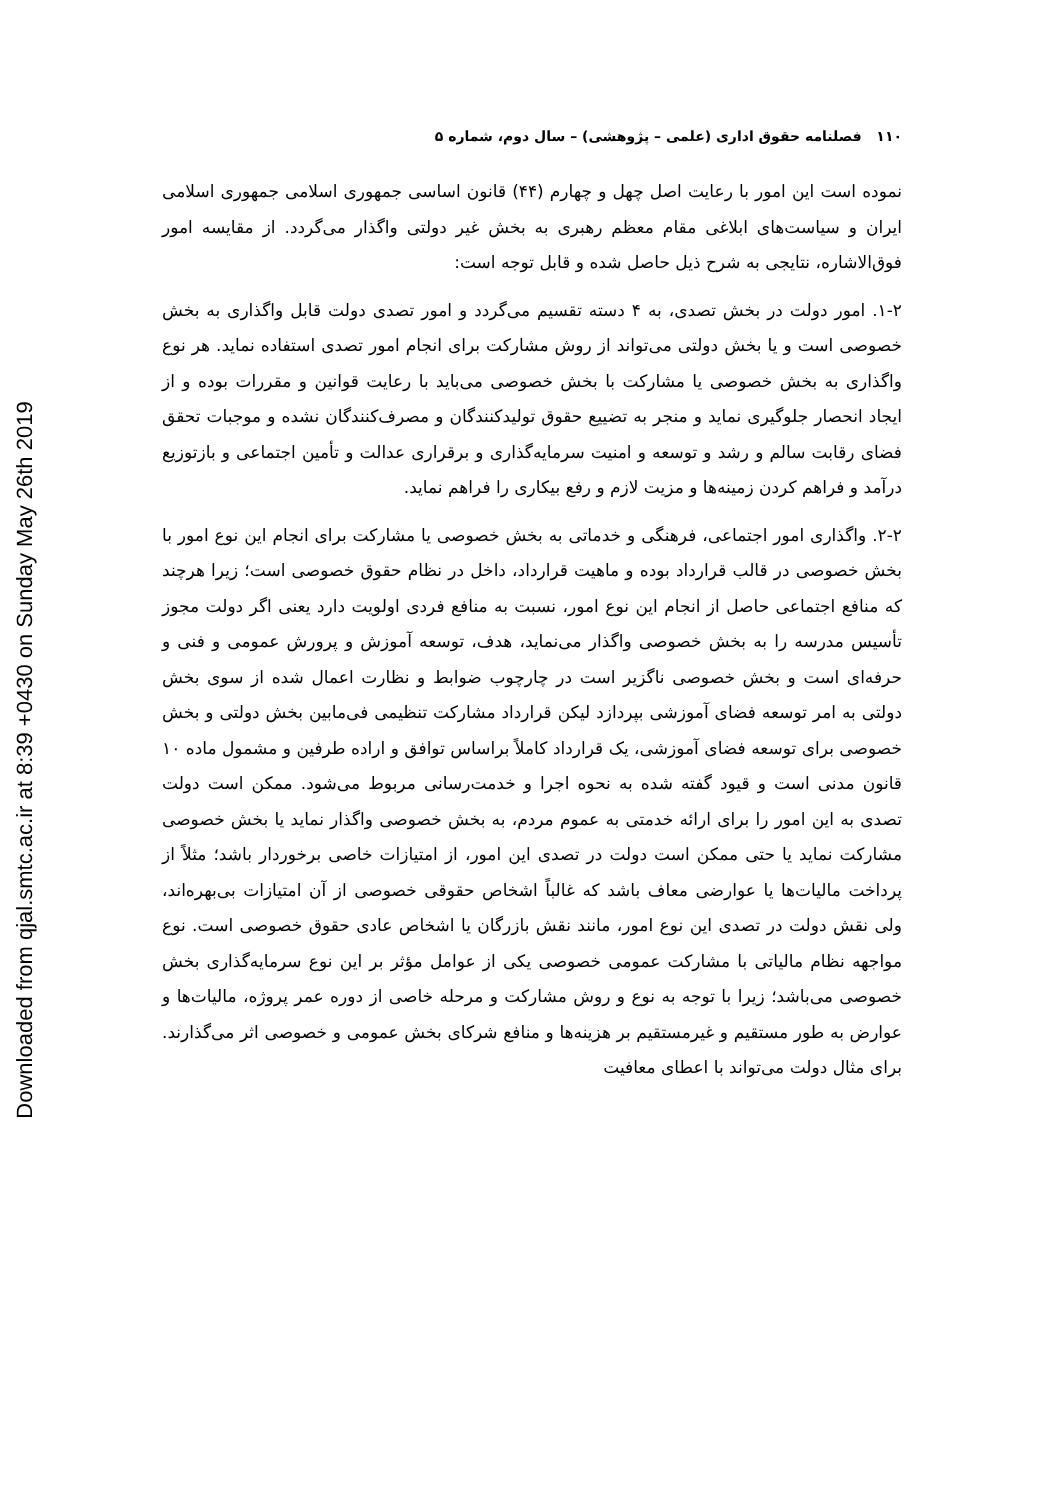Downloaded from qjal.smtc.ac.ir at 8:39 +0430 on Sunday May 26th 2019
۱۱۰ فصلنامه حقوق اداری (علمی – پژوهشی) – سال دوم، شماره ۵
نموده است این امور با رعایت اصل چهل و چهارم (۴۴) قانون اساسی جمهوری اسلامی جمهوری اسلامی ایران و سیاست‌های ابلاغی مقام معظم رهبری به بخش غیر دولتی واگذار می‌گردد. از مقایسه امور فوق‌الاشاره، نتایجی به شرح ذیل حاصل شده و قابل توجه است:
۱-۲. امور دولت در بخش تصدی، به ۴ دسته تقسیم می‌گردد و امور تصدی دولت قابل واگذاری به بخش خصوصی است و یا بخش دولتی می‌تواند از روش مشارکت برای انجام امور تصدی استفاده نماید. هر نوع واگذاری به بخش خصوصی یا مشارکت با بخش خصوصی می‌باید با رعایت قوانین و مقررات بوده و از ایجاد انحصار جلوگیری نماید و منجر به تضییع حقوق تولیدکنندگان و مصرف‌کنندگان نشده و موجبات تحقق فضای رقابت سالم و رشد و توسعه و امنیت سرمایه‌گذاری و برقراری عدالت و تأمین اجتماعی و بازتوزیع درآمد و فراهم کردن زمینه‌ها و مزیت لازم و رفع بیکاری را فراهم نماید.
۲-۲. واگذاری امور اجتماعی، فرهنگی و خدماتی به بخش خصوصی یا مشارکت برای انجام این نوع امور با بخش خصوصی در قالب قرارداد بوده و ماهیت قرارداد، داخل در نظام حقوق خصوصی است؛ زیرا هرچند که منافع اجتماعی حاصل از انجام این نوع امور، نسبت به منافع فردی اولویت دارد یعنی اگر دولت مجوز تأسیس مدرسه را به بخش خصوصی واگذار می‌نماید، هدف، توسعه آموزش و پرورش عمومی و فنی و حرفه‌ای است و بخش خصوصی ناگزیر است در چارچوب ضوابط و نظارت اعمال شده از سوی بخش دولتی به امر توسعه فضای آموزشی بپردازد لیکن قرارداد مشارکت تنظیمی فی‌مابین بخش دولتی و بخش خصوصی برای توسعه فضای آموزشی، یک قرارداد کاملاً براساس توافق و اراده طرفین و مشمول ماده ۱۰ قانون مدنی است و قیود گفته شده به نحوه اجرا و خدمت‌رسانی مربوط می‌شود. ممکن است دولت تصدی به این امور را برای ارائه خدمتی به عموم مردم، به بخش خصوصی واگذار نماید یا بخش خصوصی مشارکت نماید یا حتی ممکن است دولت در تصدی این امور، از امتیازات خاصی برخوردار باشد؛ مثلاً از پرداخت مالیات‌ها یا عوارضی معاف باشد که غالباً اشخاص حقوقی خصوصی از آن امتیازات بی‌بهره‌اند، ولی نقش دولت در تصدی این نوع امور، مانند نقش بازرگان یا اشخاص عادی حقوق خصوصی است. نوع مواجهه نظام مالیاتی با مشارکت عمومی خصوصی یکی از عوامل مؤثر بر این نوع سرمایه‌گذاری بخش خصوصی می‌باشد؛ زیرا با توجه به نوع و روش مشارکت و مرحله خاصی از دوره عمر پروژه، مالیات‌ها و عوارض به طور مستقیم و غیرمستقیم بر هزینه‌ها و منافع شرکای بخش عمومی و خصوصی اثر می‌گذارند. برای مثال دولت می‌تواند با اعطای معافیت